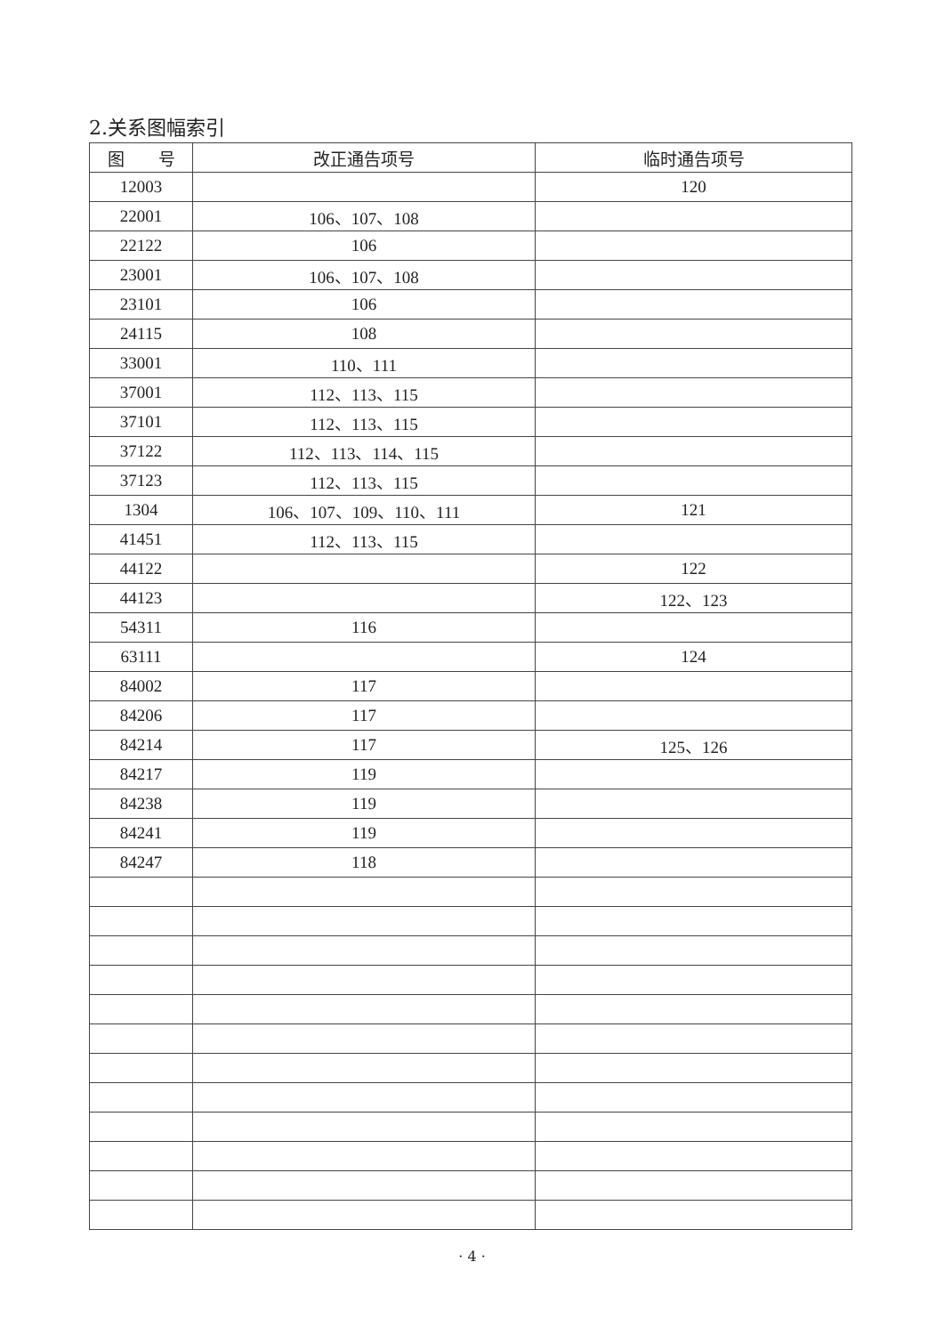2.关系图幅索引
| 图 号 | 改正通告项号 | 临时通告项号 |
| --- | --- | --- |
| 12003 | | 120 |
| 22001 | 106、107、108 | |
| 22122 | 106 | |
| 23001 | 106、107、108 | |
| 23101 | 106 | |
| 24115 | 108 | |
| 33001 | 110、111 | |
| 37001 | 112、113、115 | |
| 37101 | 112、113、115 | |
| 37122 | 112、113、114、115 | |
| 37123 | 112、113、115 | |
| 1304 | 106、107、109、110、111 | 121 |
| 41451 | 112、113、115 | |
| 44122 | | 122 |
| 44123 | | 122、123 |
| 54311 | 116 | |
| 63111 | | 124 |
| 84002 | 117 | |
| 84206 | 117 | |
| 84214 | 117 | 125、126 |
| 84217 | 119 | |
| 84238 | 119 | |
| 84241 | 119 | |
| 84247 | 118 | |
· 4 ·